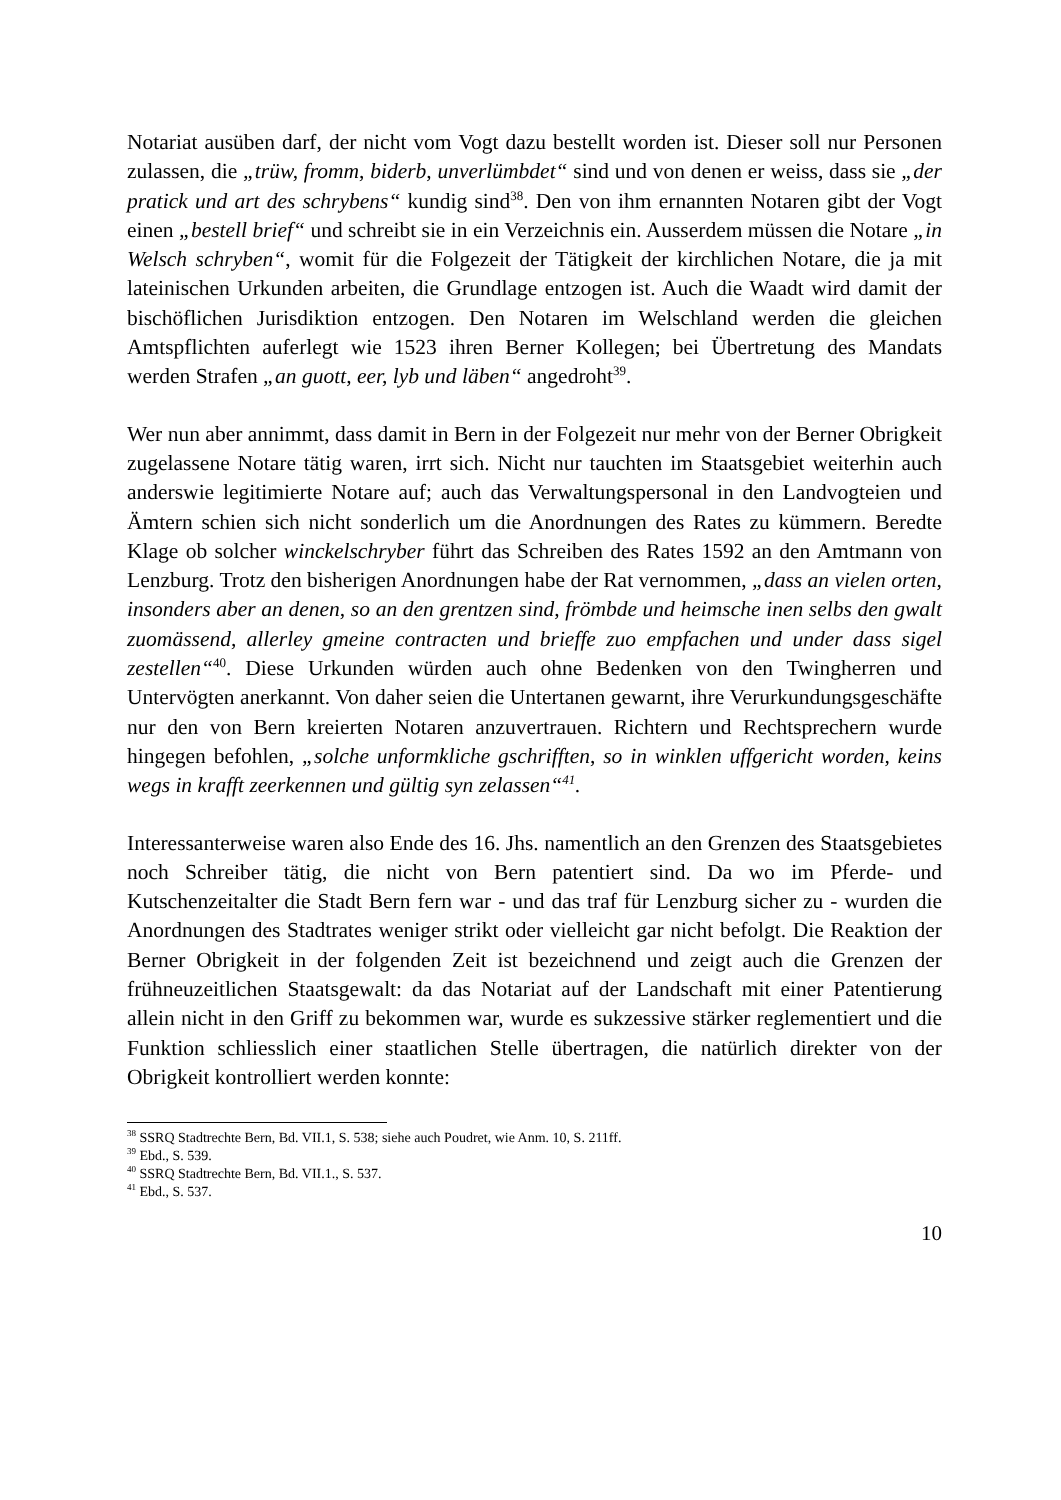Notariat ausüben darf, der nicht vom Vogt dazu bestellt worden ist. Dieser soll nur Personen zulassen, die „trüw, fromm, biderb, unverlümbdet“ sind und von denen er weiss, dass sie „der pratick und art des schrybens“ kundig sind<sup>38</sup>. Den von ihm ernannten Notaren gibt der Vogt einen „bestell brief“ und schreibt sie in ein Verzeichnis ein. Ausserdem müssen die Notare „in Welsch schryben“, womit für die Folgezeit der Tätigkeit der kirchlichen Notare, die ja mit lateinischen Urkunden arbeiten, die Grundlage entzogen ist. Auch die Waadt wird damit der bischöflichen Jurisdiktion entzogen. Den Notaren im Welschland werden die gleichen Amtspflichten auferlegt wie 1523 ihren Berner Kollegen; bei Übertretung des Mandats werden Strafen „an guott, eer, lyb und läben“ angedroht<sup>39</sup>.
Wer nun aber annimmt, dass damit in Bern in der Folgezeit nur mehr von der Berner Obrigkeit zugelassene Notare tätig waren, irrt sich. Nicht nur tauchten im Staatsgebiet weiterhin auch anderswie legitimierte Notare auf; auch das Verwaltungspersonal in den Landvogteien und Ämtern schien sich nicht sonderlich um die Anordnungen des Rates zu kümmern. Beredte Klage ob solcher winckelschryber führt das Schreiben des Rates 1592 an den Amtmann von Lenzburg. Trotz den bisherigen Anordnungen habe der Rat vernommen, „dass an vielen orten, insonders aber an denen, so an den grentzen sind, frömbde und heimsche inen selbs den gwalt zuomässend, allerley gmeine contracten und brieffe zuo empfachen und under dass sigel zestellen“<sup>40</sup>. Diese Urkunden würden auch ohne Bedenken von den Twingherren und Untervögten anerkannt. Von daher seien die Untertanen gewarnt, ihre Verurkundungsgeschäfte nur den von Bern kreierten Notaren anzuvertrauen. Richtern und Rechtsprechern wurde hingegen befohlen, „solche unformkliche gschrifften, so in winklen uffgericht worden, keins wegs in krafft zeerkennen und gültig syn zelassen“<sup>41</sup>.
Interessanterweise waren also Ende des 16. Jhs. namentlich an den Grenzen des Staatsgebietes noch Schreiber tätig, die nicht von Bern patentiert sind. Da wo im Pferde- und Kutschenzeitalter die Stadt Bern fern war - und das traf für Lenzburg sicher zu - wurden die Anordnungen des Stadtrates weniger strikt oder vielleicht gar nicht befolgt. Die Reaktion der Berner Obrigkeit in der folgenden Zeit ist bezeichnend und zeigt auch die Grenzen der frühneuzeitlichen Staatsgewalt: da das Notariat auf der Landschaft mit einer Patentierung allein nicht in den Griff zu bekommen war, wurde es sukzessive stärker reglementiert und die Funktion schliesslich einer staatlichen Stelle übertragen, die natürlich direkter von der Obrigkeit kontrolliert werden konnte:
<sup>38</sup> SSRQ Stadtrechte Bern, Bd. VII.1, S. 538; siehe auch Poudret, wie Anm. 10, S. 211ff.
<sup>39</sup> Ebd., S. 539.
<sup>40</sup> SSRQ Stadtrechte Bern, Bd. VII.1., S. 537.
<sup>41</sup> Ebd., S. 537.
10